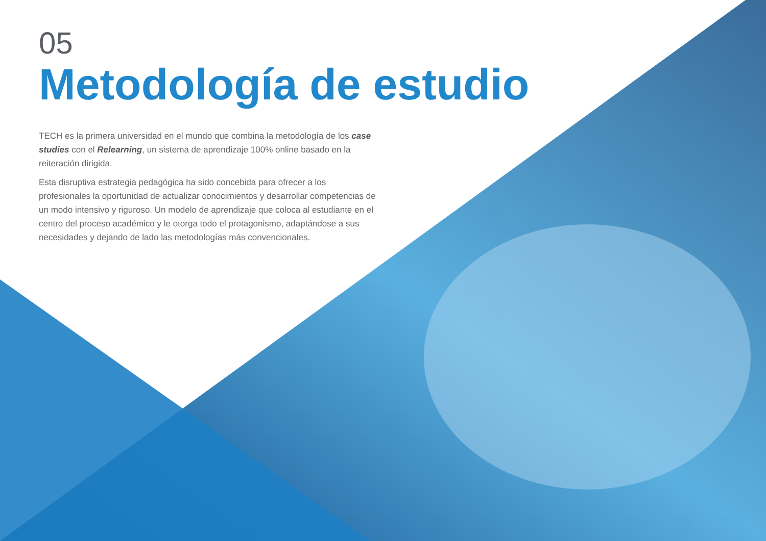05
Metodología de estudio
TECH es la primera universidad en el mundo que combina la metodología de los case studies con el Relearning, un sistema de aprendizaje 100% online basado en la reiteración dirigida.
Esta disruptiva estrategia pedagógica ha sido concebida para ofrecer a los profesionales la oportunidad de actualizar conocimientos y desarrollar competencias de un modo intensivo y riguroso. Un modelo de aprendizaje que coloca al estudiante en el centro del proceso académico y le otorga todo el protagonismo, adaptándose a sus necesidades y dejando de lado las metodologías más convencionales.